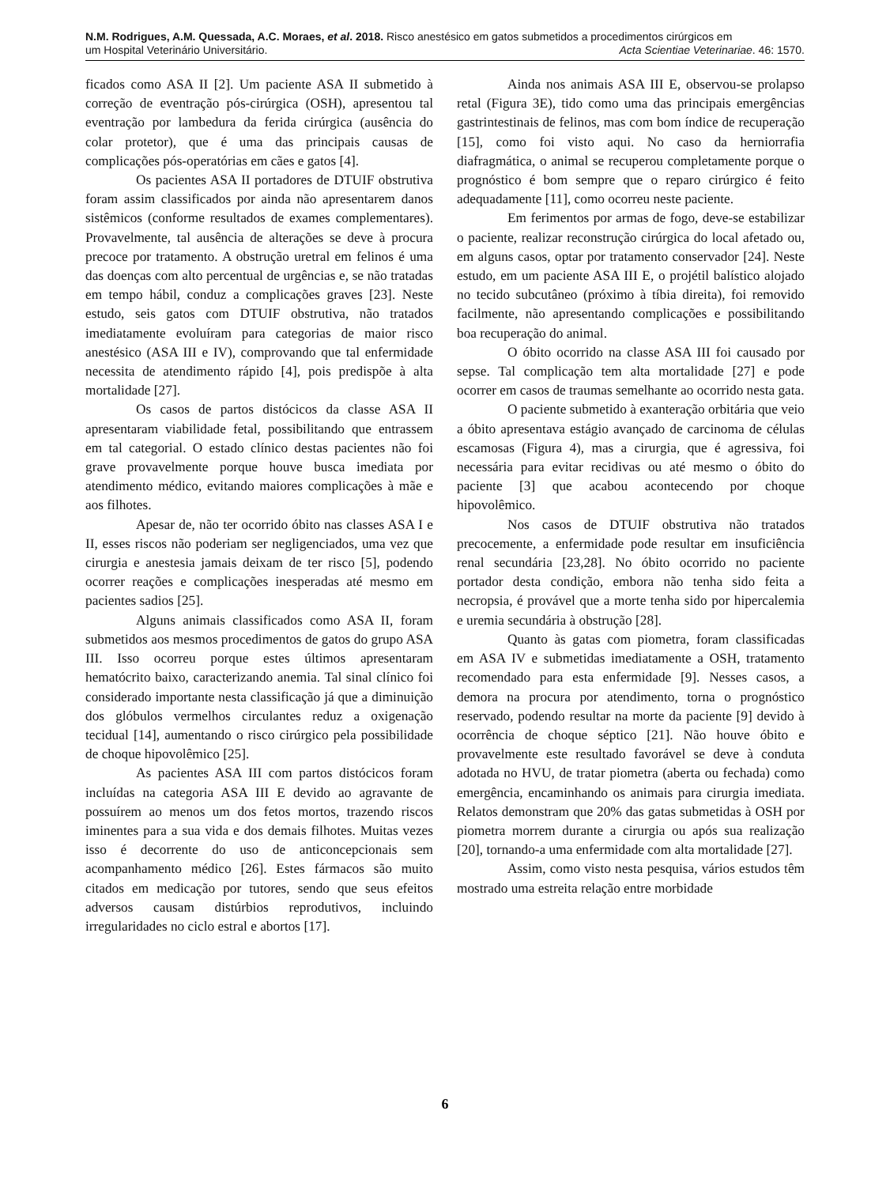N.M. Rodrigues, A.M. Quessada, A.C. Moraes, et al. 2018. Risco anestésico em gatos submetidos a procedimentos cirúrgicos em
um Hospital Veterinário Universitário. Acta Scientiae Veterinariae. 46: 1570.
ficados como ASA II [2]. Um paciente ASA II submetido à correção de eventração pós-cirúrgica (OSH), apresentou tal eventração por lambedura da ferida cirúrgica (ausência do colar protetor), que é uma das principais causas de complicações pós-operatórias em cães e gatos [4].
Os pacientes ASA II portadores de DTUIF obstrutiva foram assim classificados por ainda não apresentarem danos sistêmicos (conforme resultados de exames complementares). Provavelmente, tal ausência de alterações se deve à procura precoce por tratamento. A obstrução uretral em felinos é uma das doenças com alto percentual de urgências e, se não tratadas em tempo hábil, conduz a complicações graves [23]. Neste estudo, seis gatos com DTUIF obstrutiva, não tratados imediatamente evoluíram para categorias de maior risco anestésico (ASA III e IV), comprovando que tal enfermidade necessita de atendimento rápido [4], pois predispõe à alta mortalidade [27].
Os casos de partos distócicos da classe ASA II apresentaram viabilidade fetal, possibilitando que entrassem em tal categorial. O estado clínico destas pacientes não foi grave provavelmente porque houve busca imediata por atendimento médico, evitando maiores complicações à mãe e aos filhotes.
Apesar de, não ter ocorrido óbito nas classes ASA I e II, esses riscos não poderiam ser negligenciados, uma vez que cirurgia e anestesia jamais deixam de ter risco [5], podendo ocorrer reações e complicações inesperadas até mesmo em pacientes sadios [25].
Alguns animais classificados como ASA II, foram submetidos aos mesmos procedimentos de gatos do grupo ASA III. Isso ocorreu porque estes últimos apresentaram hematócrito baixo, caracterizando anemia. Tal sinal clínico foi considerado importante nesta classificação já que a diminuição dos glóbulos vermelhos circulantes reduz a oxigenação tecidual [14], aumentando o risco cirúrgico pela possibilidade de choque hipovolêmico [25].
As pacientes ASA III com partos distócicos foram incluídas na categoria ASA III E devido ao agravante de possuírem ao menos um dos fetos mortos, trazendo riscos iminentes para a sua vida e dos demais filhotes. Muitas vezes isso é decorrente do uso de anticoncepcionais sem acompanhamento médico [26]. Estes fármacos são muito citados em medicação por tutores, sendo que seus efeitos adversos causam distúrbios reprodutivos, incluindo irregularidades no ciclo estral e abortos [17].
Ainda nos animais ASA III E, observou-se prolapso retal (Figura 3E), tido como uma das principais emergências gastrintestinais de felinos, mas com bom índice de recuperação [15], como foi visto aqui. No caso da herniorrafia diafragmática, o animal se recuperou completamente porque o prognóstico é bom sempre que o reparo cirúrgico é feito adequadamente [11], como ocorreu neste paciente.
Em ferimentos por armas de fogo, deve-se estabilizar o paciente, realizar reconstrução cirúrgica do local afetado ou, em alguns casos, optar por tratamento conservador [24]. Neste estudo, em um paciente ASA III E, o projétil balístico alojado no tecido subcutâneo (próximo à tíbia direita), foi removido facilmente, não apresentando complicações e possibilitando boa recuperação do animal.
O óbito ocorrido na classe ASA III foi causado por sepse. Tal complicação tem alta mortalidade [27] e pode ocorrer em casos de traumas semelhante ao ocorrido nesta gata.
O paciente submetido à exanteração orbitária que veio a óbito apresentava estágio avançado de carcinoma de células escamosas (Figura 4), mas a cirurgia, que é agressiva, foi necessária para evitar recidivas ou até mesmo o óbito do paciente [3] que acabou acontecendo por choque hipovolêmico.
Nos casos de DTUIF obstrutiva não tratados precocemente, a enfermidade pode resultar em insuficiência renal secundária [23,28]. No óbito ocorrido no paciente portador desta condição, embora não tenha sido feita a necropsia, é provável que a morte tenha sido por hipercalemia e uremia secundária à obstrução [28].
Quanto às gatas com piometra, foram classificadas em ASA IV e submetidas imediatamente a OSH, tratamento recomendado para esta enfermidade [9]. Nesses casos, a demora na procura por atendimento, torna o prognóstico reservado, podendo resultar na morte da paciente [9] devido à ocorrência de choque séptico [21]. Não houve óbito e provavelmente este resultado favorável se deve à conduta adotada no HVU, de tratar piometra (aberta ou fechada) como emergência, encaminhando os animais para cirurgia imediata. Relatos demonstram que 20% das gatas submetidas à OSH por piometra morrem durante a cirurgia ou após sua realização [20], tornando-a uma enfermidade com alta mortalidade [27].
Assim, como visto nesta pesquisa, vários estudos têm mostrado uma estreita relação entre morbidade
6